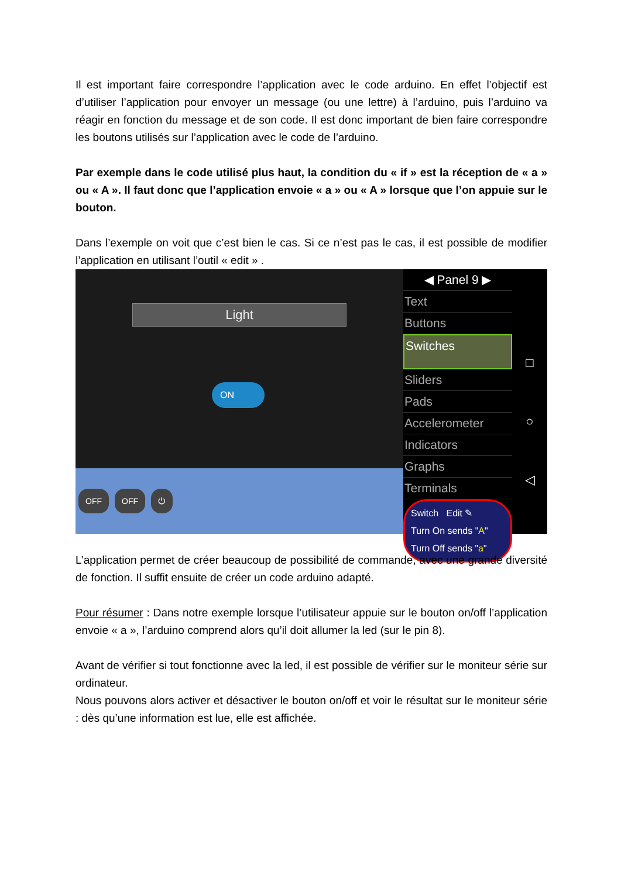Il est important faire correspondre l’application avec le code arduino. En effet l’objectif est d’utiliser l’application pour envoyer un message (ou une lettre) à l’arduino, puis l’arduino va réagir en fonction du message et de son code. Il est donc important de bien faire correspondre les boutons utilisés sur l’application avec le code de l’arduino.
Par exemple dans le code utilisé plus haut, la condition du « if » est la réception de « a » ou « A ». Il faut donc que l’application envoie « a » ou « A » lorsque que l’on appuie sur le bouton.
Dans l’exemple on voit que c’est bien le cas. Si ce n’est pas le cas, il est possible de modifier l’application en utilisant l’outil « edit » .
Light
ON
OFF OFF ⏻
◀ Panel 9 ▶
Text
Buttons
Switches
Sliders
Pads
Accelerometer
Indicators
Graphs
Terminals
Switch Edit ✎
Turn On sends "A"
Turn Off sends "a"
□
○
◁
L’application permet de créer beaucoup de possibilité de commande, avec une grande diversité de fonction. Il suffit ensuite de créer un code arduino adapté.
Pour résumer : Dans notre exemple lorsque l’utilisateur appuie sur le bouton on/off l’application envoie « a », l’arduino comprend alors qu’il doit allumer la led (sur le pin 8).
Avant de vérifier si tout fonctionne avec la led, il est possible de vérifier sur le moniteur série sur ordinateur.
Nous pouvons alors activer et désactiver le bouton on/off et voir le résultat sur le moniteur série : dès qu’une information est lue, elle est affichée.